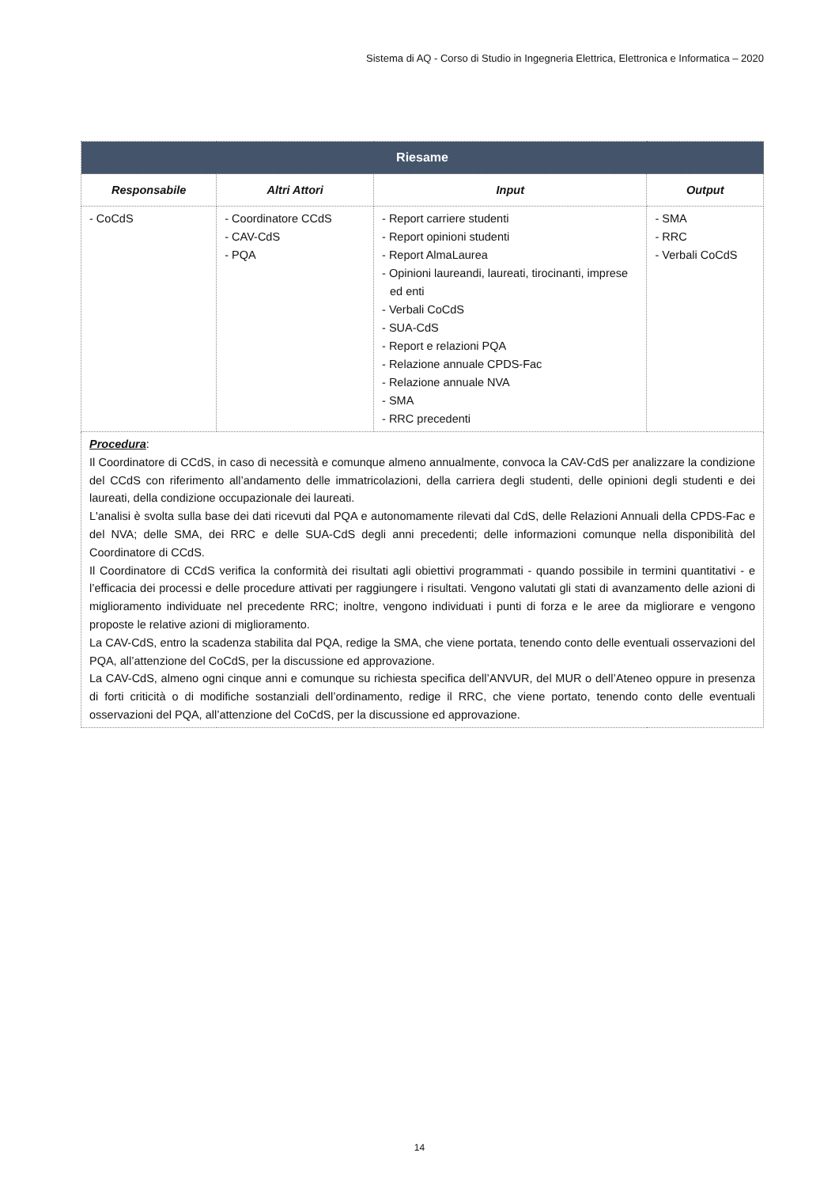Sistema di AQ - Corso di Studio in Ingegneria Elettrica, Elettronica e Informatica – 2020
| Riesame | | | |
| Responsabile | Altri Attori | Input | Output |
| - CoCdS | - Coordinatore CCdS - CAV-CdS - PQA | - Report carriere studenti - Report opinioni studenti - Report AlmaLaurea - Opinioni laureandi, laureati, tirocinanti, imprese ed enti - Verbali CoCdS - SUA-CdS - Report e relazioni PQA - Relazione annuale CPDS-Fac - Relazione annuale NVA - SMA - RRC precedenti | - SMA - RRC - Verbali CoCdS |
| Procedura : Il Coordinatore di CCdS, in caso di necessità e comunque almeno annualmente, convoca la CAV-CdS per analizzare la condizione del CCdS con riferimento all’andamento delle immatricolazioni, della carriera degli studenti, delle opinioni degli studenti e dei laureati, della condizione occupazionale dei laureati. L'analisi è svolta sulla base dei dati ricevuti dal PQA e autonomamente rilevati dal CdS, delle Relazioni Annuali della CPDS-Fac e del NVA; delle SMA, dei RRC e delle SUA-CdS degli anni precedenti; delle informazioni comunque nella disponibilità del Coordinatore di CCdS. Il Coordinatore di CCdS verifica la conformità dei risultati agli obiettivi programmati - quando possibile in termini quantitativi - e l’efficacia dei processi e delle procedure attivati per raggiungere i risultati. Vengono valutati gli stati di avanzamento delle azioni di miglioramento individuate nel precedente RRC; inoltre, vengono individuati i punti di forza e le aree da migliorare e vengono proposte le relative azioni di miglioramento. La CAV-CdS, entro la scadenza stabilita dal PQA, redige la SMA, che viene portata, tenendo conto delle eventuali osservazioni del PQA, all’attenzione del CoCdS, per la discussione ed approvazione. La CAV-CdS, almeno ogni cinque anni e comunque su richiesta specifica dell’ANVUR, del MUR o dell’Ateneo oppure in presenza di forti criticità o di modifiche sostanziali dell’ordinamento, redige il RRC, che viene portato, tenendo conto delle eventuali osservazioni del PQA, all’attenzione del CoCdS, per la discussione ed approvazione. | | | |
14